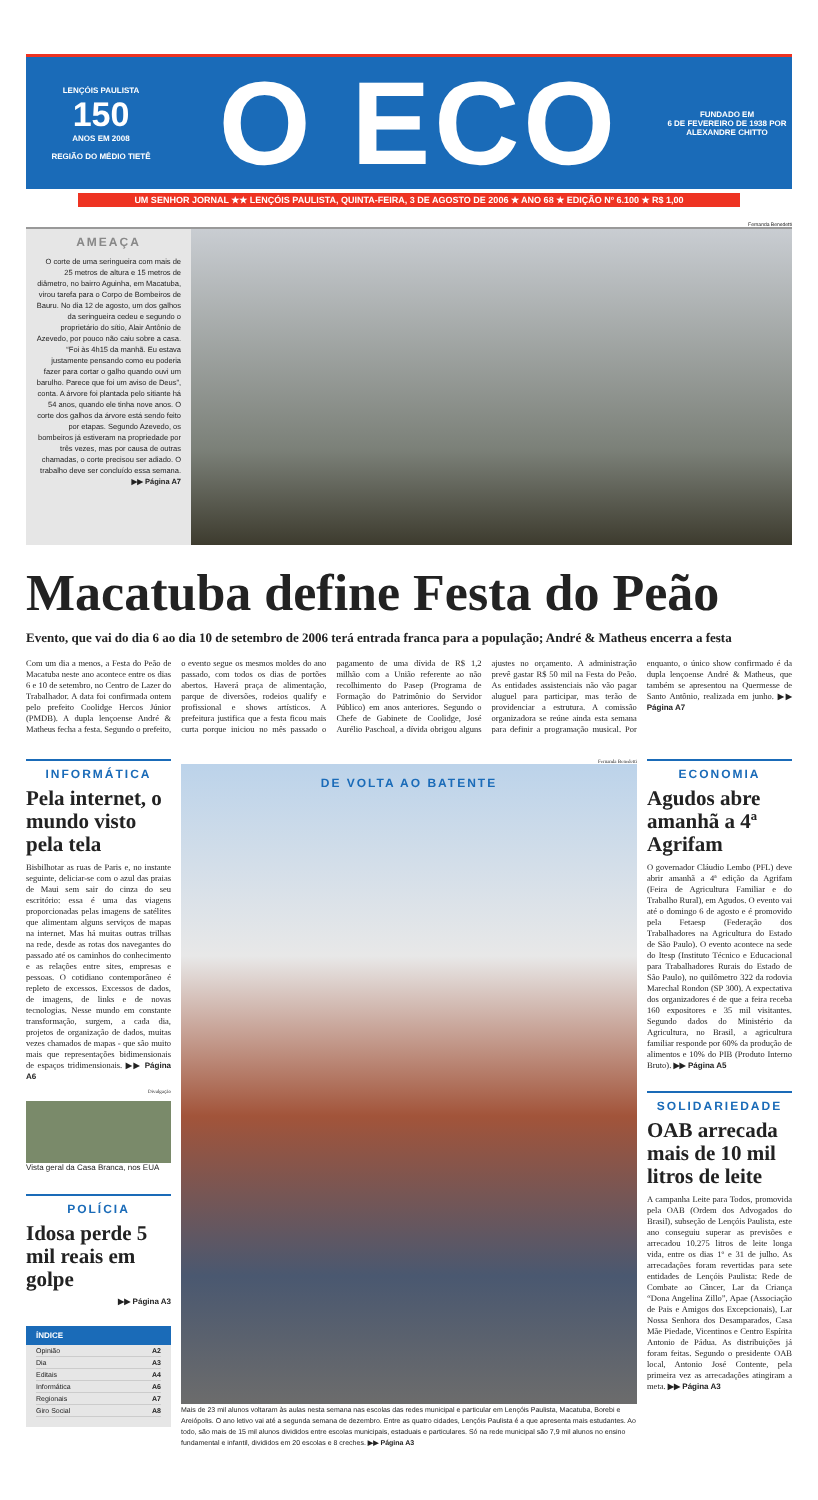LENÇÓIS PAULISTA
150
ANOS EM 2008
REGIÃO DO MÉDIO TIETÊ
O ECO
FUNDADO EM
6 DE FEVEREIRO DE 1938 POR
ALEXANDRE CHITTO
UM SENHOR JORNAL ★★ LENÇÓIS PAULISTA, QUINTA-FEIRA, 3 DE AGOSTO DE 2006 ★ ANO 68 ★ EDIÇÃO Nº 6.100 ★ R$ 1,00
Fernanda Benedetti
AMEAÇA
O corte de uma seringueira com mais de 25 metros de altura e 15 metros de diâmetro, no bairro Aguinha, em Macatuba, virou tarefa para o Corpo de Bombeiros de Bauru. No dia 12 de agosto, um dos galhos da seringueira cedeu e segundo o proprietário do sítio, Alair Antônio de Azevedo, por pouco não caiu sobre a casa. “Foi às 4h15 da manhã. Eu estava justamente pensando como eu poderia fazer para cortar o galho quando ouvi um barulho. Parece que foi um aviso de Deus”, conta. A árvore foi plantada pelo sitiante há 54 anos, quando ele tinha nove anos. O corte dos galhos da árvore está sendo feito por etapas. Segundo Azevedo, os bombeiros já estiveram na propriedade por três vezes, mas por causa de outras chamadas, o corte precisou ser adiado. O trabalho deve ser concluído essa semana. ▶▶ Página A7
Macatuba define Festa do Peão
Evento, que vai do dia 6 ao dia 10 de setembro de 2006 terá entrada franca para a população; André & Matheus encerra a festa
Com um dia a menos, a Festa do Peão de Macatuba neste ano acontece entre os dias 6 e 10 de setembro, no Centro de Lazer do Trabalhador. A data foi confirmada ontem pelo prefeito Coolidge Hercos Júnior (PMDB). A dupla lençoense André & Matheus fecha a festa. Segundo o prefeito, o evento segue os mesmos moldes do ano passado, com todos os dias de portões abertos. Haverá praça de alimentação, parque de diversões, rodeios qualify e profissional e shows artísticos. A prefeitura justifica que a festa ficou mais curta porque iniciou no mês passado o pagamento de uma dívida de R$ 1,2 milhão com a União referente ao não recolhimento do Pasep (Programa de Formação do Patrimônio do Servidor Público) em anos anteriores. Segundo o Chefe de Gabinete de Coolidge, José Aurélio Paschoal, a dívida obrigou alguns ajustes no orçamento. A administração prevê gastar R$ 50 mil na Festa do Peão. As entidades assistenciais não vão pagar aluguel para participar, mas terão de providenciar a estrutura. A comissão organizadora se reúne ainda esta semana para definir a programação musical. Por enquanto, o único show confirmado é da dupla lençoense André & Matheus, que também se apresentou na Quermesse de Santo Antônio, realizada em junho. ▶▶ Página A7
INFORMÁTICA
Pela internet, o mundo visto pela tela
Bisbilhotar as ruas de Paris e, no instante seguinte, deliciar-se com o azul das praias de Maui sem sair do cinza do seu escritório: essa é uma das viagens proporcionadas pelas imagens de satélites que alimentam alguns serviços de mapas na internet. Mas há muitas outras trilhas na rede, desde as rotas dos navegantes do passado até os caminhos do conhecimento e as relações entre sites, empresas e pessoas. O cotidiano contemporâneo é repleto de excessos. Excessos de dados, de imagens, de links e de novas tecnologias. Nesse mundo em constante transformação, surgem, a cada dia, projetos de organização de dados, muitas vezes chamados de mapas - que são muito mais que representações bidimensionais de espaços tridimensionais. ▶▶ Página A6
Divulgação
Vista geral da Casa Branca, nos EUA
POLÍCIA
Idosa perde 5 mil reais em golpe
▶▶ Página A3
ÍNDICE
| Opinião | A2 |
| Dia | A3 |
| Editais | A4 |
| Informática | A6 |
| Regionais | A7 |
| Giro Social | A8 |
Fernanda Benedetti
DE VOLTA AO BATENTE
Mais de 23 mil alunos voltaram às aulas nesta semana nas escolas das redes municipal e particular em Lençóis Paulista, Macatuba, Borebi e Areiópolis. O ano letivo vai até a segunda semana de dezembro. Entre as quatro cidades, Lençóis Paulista é a que apresenta mais estudantes. Ao todo, são mais de 15 mil alunos divididos entre escolas municipais, estaduais e particulares. Só na rede municipal são 7,9 mil alunos no ensino fundamental e infantil, divididos em 20 escolas e 8 creches. ▶▶ Página A3
ECONOMIA
Agudos abre amanhã a 4ª Agrifam
O governador Cláudio Lembo (PFL) deve abrir amanhã a 4ª edição da Agrifam (Feira de Agricultura Familiar e do Trabalho Rural), em Agudos. O evento vai até o domingo 6 de agosto e é promovido pela Fetaesp (Federação dos Trabalhadores na Agricultura do Estado de São Paulo). O evento acontece na sede do Itesp (Instituto Técnico e Educacional para Trabalhadores Rurais do Estado de São Paulo), no quilômetro 322 da rodovia Marechal Rondon (SP 300). A expectativa dos organizadores é de que a feira receba 160 expositores e 35 mil visitantes. Segundo dados do Ministério da Agricultura, no Brasil, a agricultura familiar responde por 60% da produção de alimentos e 10% do PIB (Produto Interno Bruto). ▶▶ Página A5
SOLIDARIEDADE
OAB arrecada mais de 10 mil litros de leite
A campanha Leite para Todos, promovida pela OAB (Ordem dos Advogados do Brasil), subseção de Lençóis Paulista, este ano conseguiu superar as previsões e arrecadou 10.275 litros de leite longa vida, entre os dias 1º e 31 de julho. As arrecadações foram revertidas para sete entidades de Lençóis Paulista: Rede de Combate ao Câncer, Lar da Criança “Dona Angelina Zillo”, Apae (Associação de Pais e Amigos dos Excepcionais), Lar Nossa Senhora dos Desamparados, Casa Mãe Piedade, Vicentinos e Centro Espírita Antonio de Pádua. As distribuições já foram feitas. Segundo o presidente OAB local, Antonio José Contente, pela primeira vez as arrecadações atingiram a meta. ▶▶ Página A3